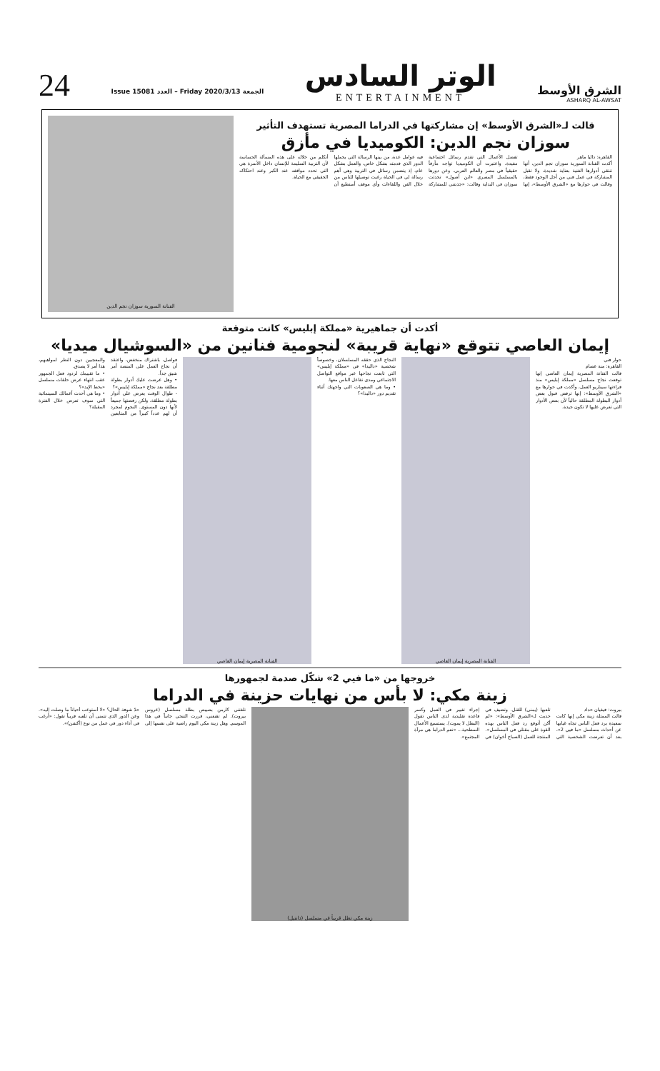24
Issue 15081 العدد – Friday 2020/3/13 الجمعة
الوتر السادس
ENTERTAINMENT
الشرق الأوسط
ASHARQ AL-AWSAT
قالت لـ«الشرق الأوسط» إن مشاركتها في الدراما المصرية تستهدف التأثير
سوزان نجم الدين: الكوميديا في مأزق
القاهرة: داليا ماهر
أكدت الفنانة السورية سوزان نجم الدين، أنها تنتقي أدوارها الفنية بعناية شديدة، ولا تقبل المشاركة في عمل فني من أجل الوجود فقط، وقالت في حوارها مع «الشرق الأوسط»، إنها تفضل الأعمال التي تقدم رسائل اجتماعية مفيدة، واعتبرت أن الكوميديا تواجه مأزقاً حقيقياً في مصر والعالم العربي. وعن دورها بالمسلسل المصري «ابن أصول» تحدثت سوزان في البداية وقالت: «جذبتني للمشاركة فيه عوامل عدة، من بينها الرسالة التي يحملها الدور الذي قدمته بشكل خاص، والعمل بشكل عام، إذ يتضمن رسائل في التربية وهي أهم رسالة لي في الحياة رغبت توصيلها للناس من خلال الفن واللقاءات وأي موقف أستطيع أن أتكلم من خلاله على هذه المسألة الحساسة لأن التربية السليمة للإنسان داخل الأسرة هي التي تحدد مواقفه عند الكبر وعند احتكاكه الحقيقي مع الحياة.
الفنانة السورية سوزان نجم الدين
أكدت أن جماهيرية «مملكة إبليس» كانت متوقعة
إيمان العاصي تتوقع «نهاية قريبة» لنجومية فنانين من «السوشيال ميديا»
حوار فني
القاهرة: منة عصام
قالت الفنانة المصرية إيمان العاصي إنها توقعت نجاح مسلسل «مملكة إبليس» منذ قراءتها سيناريو العمل، وأكدت في حوارها مع «الشرق الأوسط»: إنها ترفض قبول بعض أدوار البطولة المطلقة حالياً لأن بعض الأدوار التي تعرض عليها لا تكون جيدة.
الفنانة المصرية إيمان العاصي
النجاح الذي حققه المسلسلان، وخصوصاً شخصية «داليدا» في «مملكة إبليس» التي تابعت نجاحها عبر مواقع التواصل الاجتماعي ومدى تفاعل الناس معها.
• وما هي الصعوبات التي واجهتك أثناء تقديم دور «داليدا»؟
الفنانة المصرية إيمان العاصي
فواصل، باشتراك منخفض، واعتقد أن نجاح العمل على المنصة أمر شيق جداً.
• وهل عرضت عليك أدوار بطولة مطلقة بعد نجاح «مملكة إبليس»؟
- طوال الوقت يعرض علي أدوار بطولة مطلقة، ولكن رفضتها جميعاً لأنها دون المستوى. النجوم لمجرد أن لهم عدداً كبيراً من المتابعين والمعجبين دون النظر لمواهبهم، هذا أمر لا يصدق.
• ما تقييمك لردود فعل الجمهور عقب انتهاء عرض حلقات مسلسل «بخط الإيد»؟
• وما هي أحدث أعمالك السينمائية التي سوف تعرض خلال الفترة المقبلة؟
خروجها من «ما فيي 2» شكّل صدمة لجمهورها
زينة مكي: لا بأس من نهايات حزينة في الدراما
بيروت: فيفيان حداد
قالت الممثلة زينة مكي إنها كانت سعيدة برد فعل الناس تجاه غيابها عن أحداث مسلسل «ما فيي 2»، بعد أن تعرضت الشخصية التي تلعبها (يمنى) للقتل. وتضيف في حديث لـ«الشرق الأوسط»: «لم أكن أتوقع رد فعل الناس بهذه القوة على مقتلي في المسلسل». المنتجة للعمل (الصباح أخوان) في إجراء تغيير في العمل وكسر قاعدة تقليدية لدى الناس تقول (البطل لا يموت). يستسيغ الأعمال السطحية... «نعم الدراما هي مرآة المجتمع».
زينة مكي تطل قريباً في مسلسل (دانتيل)
تلفتني كارمن بصيبص بطلة مسلسل (عروس بيروت). لم تقنعني، قررت التنحي جانباً في هذا الموسم. وهل زينة مكي اليوم راضية على نفسها إلى حدّ شوفة الحال؟ «لا أستوعب أحياناً ما وصلت إليه». وعن الدور الذي تتمنى أن تلعبه قريباً تقول: «أرغب في أداء دور في عمل من نوع (أكشن)».